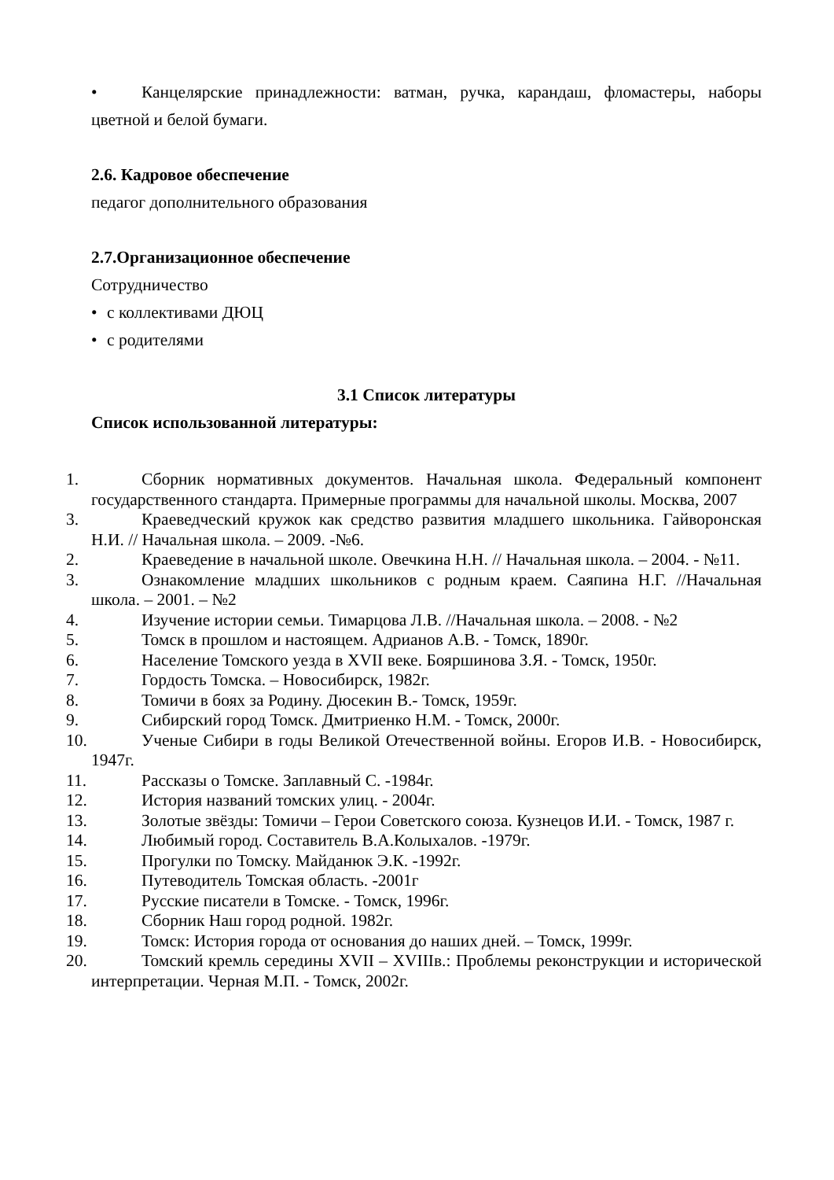• Канцелярские принадлежности: ватман, ручка, карандаш, фломастеры, наборы цветной и белой бумаги.
2.6. Кадровое обеспечение
педагог дополнительного образования
2.7.Организационное обеспечение
Сотрудничество
• с коллективами ДЮЦ
• с родителями
3.1 Список литературы
Список использованной литературы:
1. Сборник нормативных документов. Начальная школа. Федеральный компонент государственного стандарта. Примерные программы для начальной школы. Москва, 2007
3. Краеведческий кружок как средство развития младшего школьника. Гайворонская Н.И. // Начальная школа. – 2009. -№6.
2. Краеведение в начальной школе. Овечкина Н.Н. // Начальная школа. – 2004. - №11.
3. Ознакомление младших школьников с родным краем. Саяпина Н.Г. //Начальная школа. – 2001. – №2
4. Изучение истории семьи. Тимарцова Л.В. //Начальная школа. – 2008. - №2
5. Томск в прошлом и настоящем. Адрианов А.В. - Томск, 1890г.
6. Население Томского уезда в XVII веке. Бояршинова З.Я. - Томск, 1950г.
7. Гордость Томска. – Новосибирск, 1982г.
8. Томичи в боях за Родину. Дюсекин В.- Томск, 1959г.
9. Сибирский город Томск. Дмитриенко Н.М. - Томск, 2000г.
10. Ученые Сибири в годы Великой Отечественной войны. Егоров И.В. - Новосибирск, 1947г.
11. Рассказы о Томске. Заплавный С. -1984г.
12. История названий томских улиц. - 2004г.
13. Золотые звёзды: Томичи – Герои Советского союза. Кузнецов И.И. - Томск, 1987 г.
14. Любимый город. Составитель В.А.Колыхалов. -1979г.
15. Прогулки по Томску. Майданюк Э.К. -1992г.
16. Путеводитель Томская область. -2001г
17. Русские писатели в Томске. - Томск, 1996г.
18. Сборник Наш город родной. 1982г.
19. Томск: История города от основания до наших дней. – Томск, 1999г.
20. Томский кремль середины XVII – XVIIIв.: Проблемы реконструкции и исторической интерпретации. Черная М.П. - Томск, 2002г.